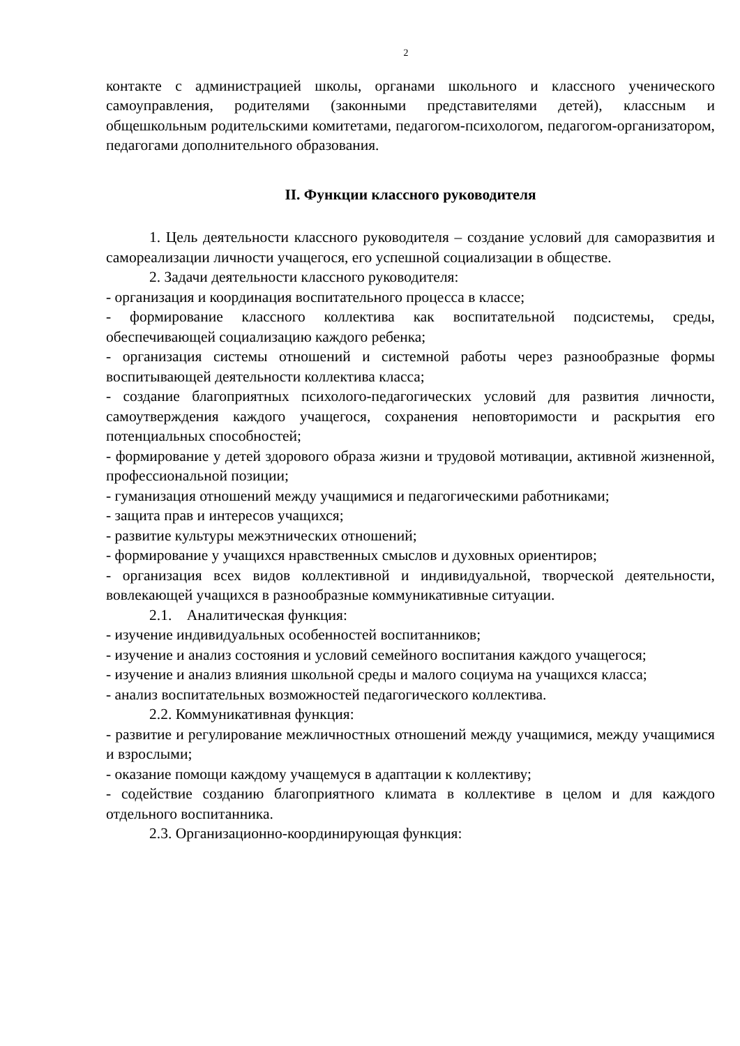2
контакте с администрацией школы, органами школьного и классного ученического самоуправления, родителями (законными представителями детей), классным и общешкольным родительскими комитетами, педагогом-психологом, педагогом-организатором, педагогами дополнительного образования.
II. Функции классного руководителя
1. Цель деятельности классного руководителя – создание условий для саморазвития и самореализации личности учащегося, его успешной социализации в обществе.
2. Задачи деятельности классного руководителя:
- организация и координация воспитательного процесса в классе;
- формирование классного коллектива как воспитательной подсистемы, среды, обеспечивающей социализацию каждого ребенка;
- организация системы отношений и системной работы через разнообразные формы воспитывающей деятельности коллектива класса;
- создание благоприятных психолого-педагогических условий для развития личности, самоутверждения каждого учащегося, сохранения неповторимости и раскрытия его потенциальных способностей;
- формирование у детей здорового образа жизни и трудовой мотивации, активной жизненной, профессиональной позиции;
- гуманизация отношений между учащимися и педагогическими работниками;
- защита прав и интересов учащихся;
- развитие культуры межэтнических отношений;
- формирование у учащихся нравственных смыслов и духовных ориентиров;
- организация всех видов коллективной и индивидуальной, творческой деятельности, вовлекающей учащихся в разнообразные коммуникативные ситуации.
2.1. Аналитическая функция:
- изучение индивидуальных особенностей воспитанников;
- изучение и анализ состояния и условий семейного воспитания каждого учащегося;
- изучение и анализ влияния школьной среды и малого социума на учащихся класса;
- анализ воспитательных возможностей педагогического коллектива.
2.2. Коммуникативная функция:
- развитие и регулирование межличностных отношений между учащимися, между учащимися и взрослыми;
- оказание помощи каждому учащемуся в адаптации к коллективу;
- содействие созданию благоприятного климата в коллективе в целом и для каждого отдельного воспитанника.
2.3. Организационно-координирующая функция: